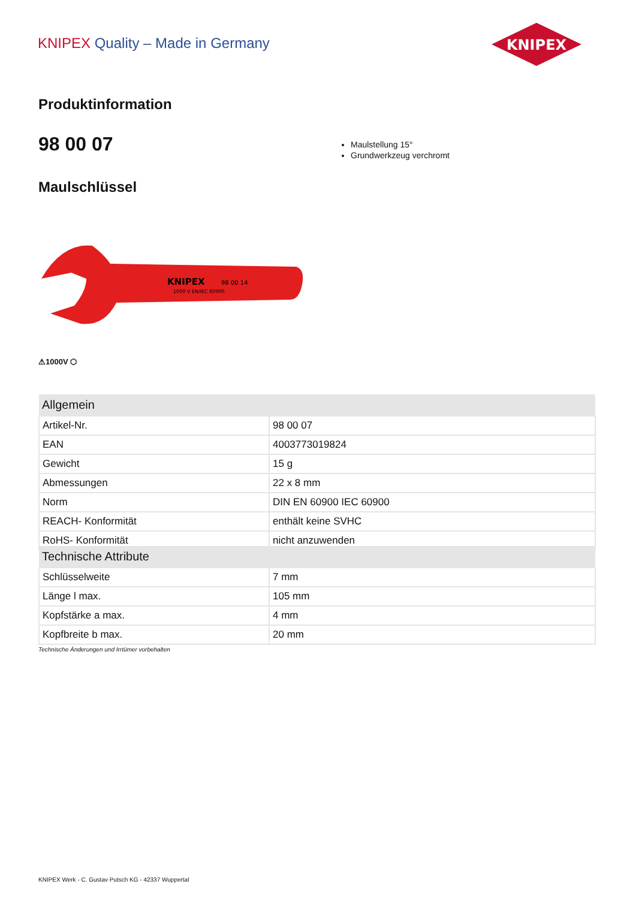KNIPEX Quality – Made in Germany
KNIPEX
Produktinformation
98 00 07
Maulstellung 15°
Grundwerkzeug verchromt
Maulschlüssel
KNIPEX
98 00 14
1000 V EN/IEC 60900
⚠1000V ⬡
| Allgemein | |
| --- | --- |
| Artikel-Nr. | 98 00 07 |
| EAN | 4003773019824 |
| Gewicht | 15 g |
| Abmessungen | 22 x 8 mm |
| Norm | DIN EN 60900 IEC 60900 |
| REACH- Konformität | enthält keine SVHC |
| RoHS- Konformität | nicht anzuwenden |
| Technische Attribute | |
| --- | --- |
| Schlüsselweite | 7 mm |
| Länge l max. | 105 mm |
| Kopfstärke a max. | 4 mm |
| Kopfbreite b max. | 20 mm |
Technische Änderungen und Irrtümer vorbehalten
KNIPEX Werk - C. Gustav Putsch KG - 42337 Wuppertal